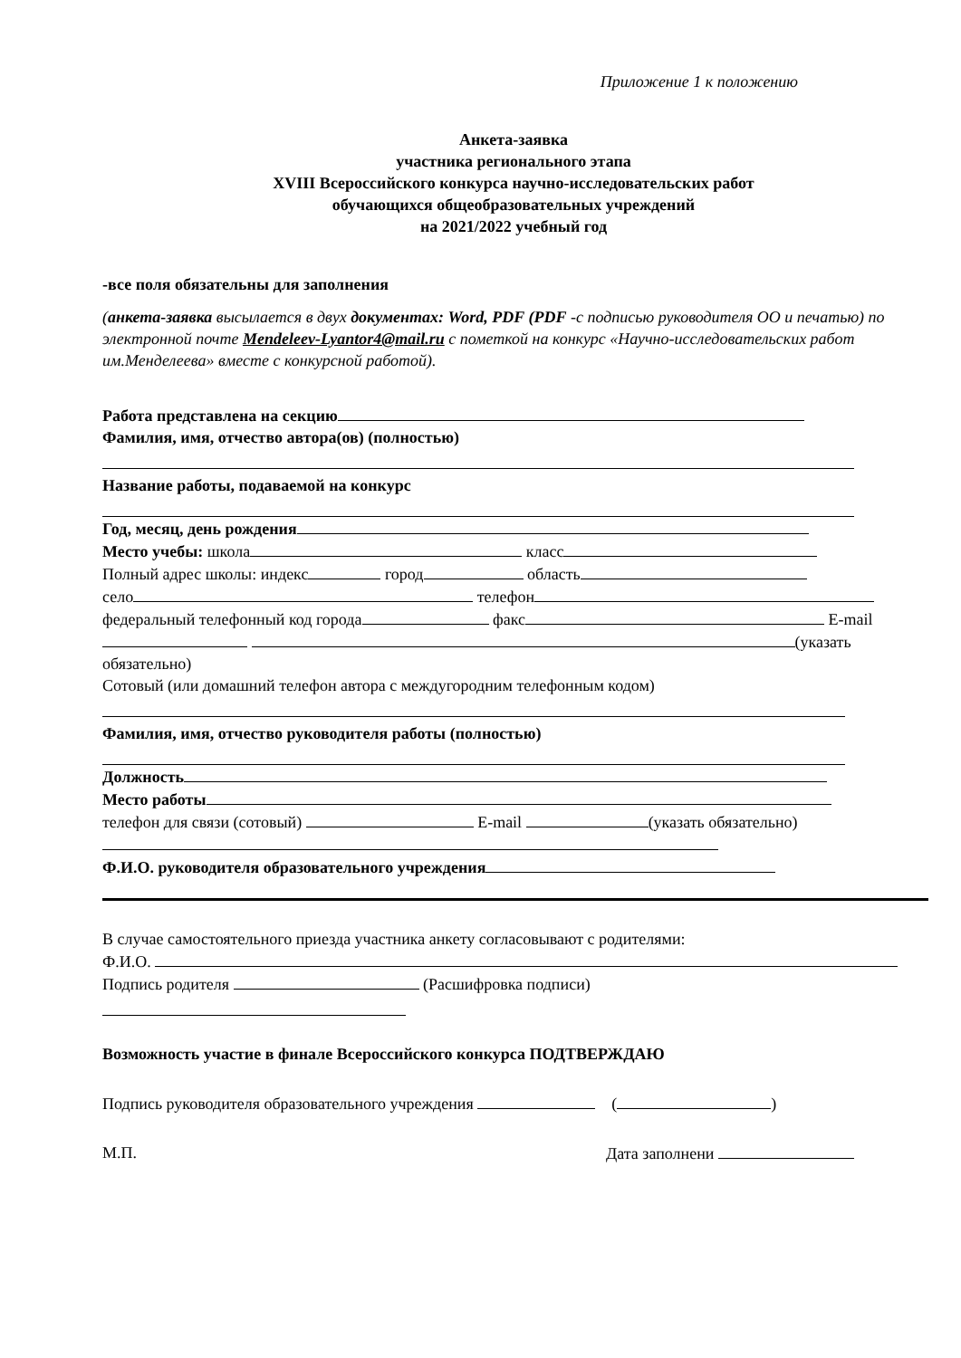Приложение 1 к положению
Анкета-заявка
участника регионального этапа
XVIII Всероссийского конкурса научно-исследовательских работ
обучающихся общеобразовательных учреждений
на 2021/2022 учебный год
-все поля обязательны для заполнения
(анкета-заявка высылается в двух документах: Word, PDF (PDF -с подписью руководителя ОО и печатью) по электронной почте Mendeleev-Lyantor4@mail.ru с пометкой на конкурс «Научно-исследовательских работ им.Менделеева» вместе с конкурсной работой).
Работа представлена на секцию
Фамилия, имя, отчество автора(ов) (полностью)
Название работы, подаваемой на конкурс
Год, месяц, день рождения
Место учебы: школа класс
Полный адрес школы: индекс город область
село телефон
федеральный телефонный код города факс E-mail (указать обязательно)
Сотовый (или домашний телефон автора с междугородним телефонным кодом)
Фамилия, имя, отчество руководителя работы (полностью)
Должность
Место работы
телефон для связи (сотовый) E-mail (указать обязательно)
Ф.И.О. руководителя образовательного учреждения
В случае самостоятельного приезда участника анкету согласовывают с родителями:
Ф.И.О.
Подпись родителя (Расшифровка подписи)
Возможность участие в финале Всероссийского конкурса ПОДТВЕРЖДАЮ
Подпись руководителя образовательного учреждения ( )
М.П. Дата заполнени